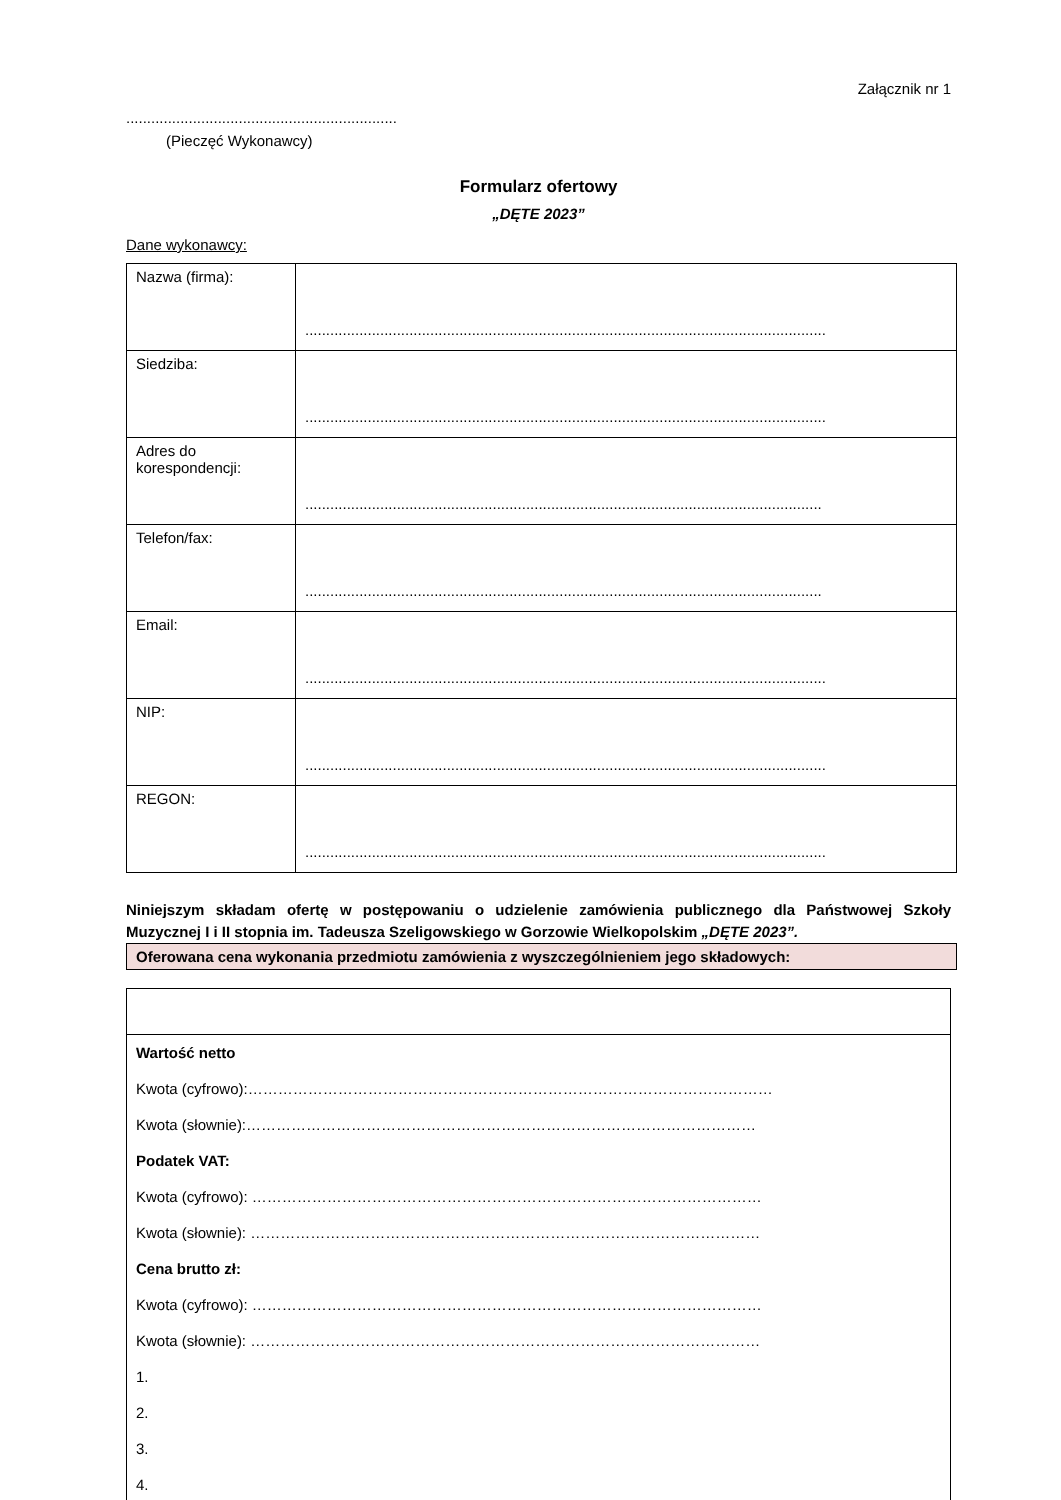Załącznik nr 1
.................................................................
(Pieczęć Wykonawcy)
Formularz ofertowy
„DĘTE 2023”
Dane wykonawcy:
| Nazwa (firma): | ............................................................................................................................. |
| Siedziba: | ............................................................................................................................. |
| Adres do korespondencji: | ............................................................................................................................ |
| Telefon/fax: | ............................................................................................................................ |
| Email: | ............................................................................................................................. |
| NIP: | ............................................................................................................................. |
| REGON: | ............................................................................................................................. |
Niniejszym składam ofertę w postępowaniu o udzielenie zamówienia publicznego dla Państwowej Szkoły Muzycznej I i II stopnia im. Tadeusza Szeligowskiego w Gorzowie Wielkopolskim „DĘTE 2023”.
Oferowana cena wykonania przedmiotu zamówienia z wyszczególnieniem jego składowych:
Wartość netto
Kwota (cyfrowo):……………………………………………………………………………………………
Kwota (słownie):…………………………………………………………………………………………
Podatek VAT:
Kwota (cyfrowo): …………………………………………………………………………………………
Kwota (słownie): …………………………………………………………………………………………
Cena brutto zł:
Kwota (cyfrowo): …………………………………………………………………………………………
Kwota (słownie): …………………………………………………………………………………………
1.
2.
3.
4.